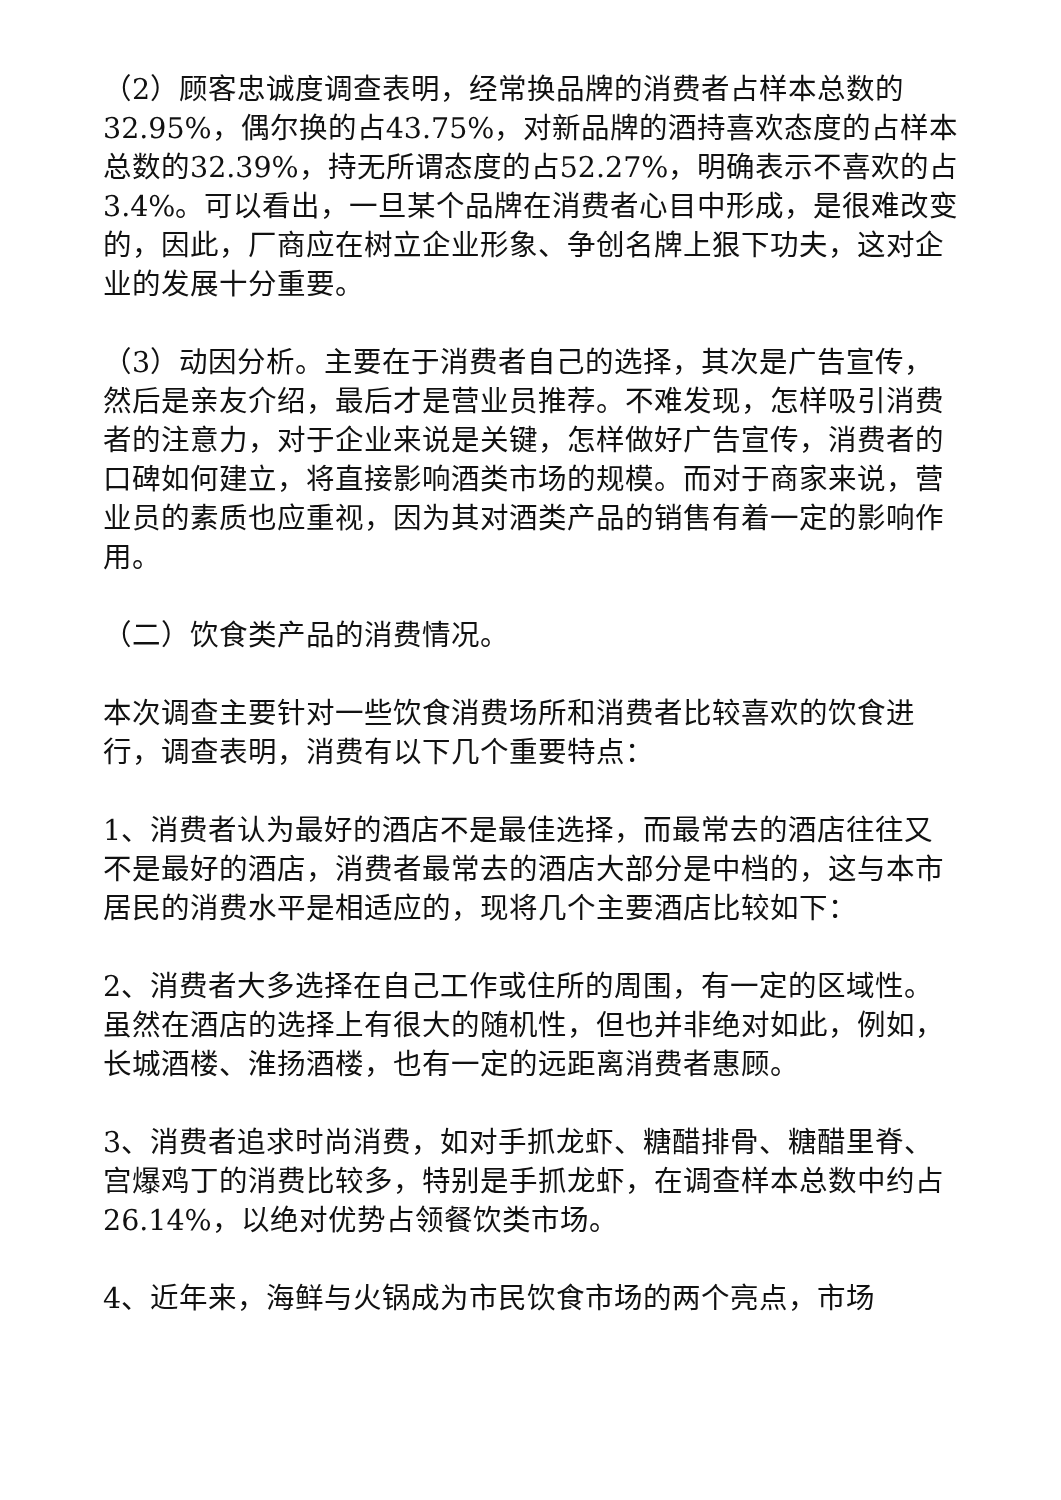（2）顾客忠诚度调查表明，经常换品牌的消费者占样本总数的32.95%，偶尔换的占43.75%，对新品牌的酒持喜欢态度的占样本总数的32.39%，持无所谓态度的占52.27%，明确表示不喜欢的占3.4%。可以看出，一旦某个品牌在消费者心目中形成，是很难改变的，因此，厂商应在树立企业形象、争创名牌上狠下功夫，这对企业的发展十分重要。
（3）动因分析。主要在于消费者自己的选择，其次是广告宣传，然后是亲友介绍，最后才是营业员推荐。不难发现，怎样吸引消费者的注意力，对于企业来说是关键，怎样做好广告宣传，消费者的口碑如何建立，将直接影响酒类市场的规模。而对于商家来说，营业员的素质也应重视，因为其对酒类产品的销售有着一定的影响作用。
（二）饮食类产品的消费情况。
本次调查主要针对一些饮食消费场所和消费者比较喜欢的饮食进行，调查表明，消费有以下几个重要特点：
1、消费者认为最好的酒店不是最佳选择，而最常去的酒店往往又不是最好的酒店，消费者最常去的酒店大部分是中档的，这与本市居民的消费水平是相适应的，现将几个主要酒店比较如下：
2、消费者大多选择在自己工作或住所的周围，有一定的区域性。虽然在酒店的选择上有很大的随机性，但也并非绝对如此，例如，长城酒楼、淮扬酒楼，也有一定的远距离消费者惠顾。
3、消费者追求时尚消费，如对手抓龙虾、糖醋排骨、糖醋里脊、宫爆鸡丁的消费比较多，特别是手抓龙虾，在调查样本总数中约占26.14%，以绝对优势占领餐饮类市场。
4、近年来，海鲜与火锅成为市民饮食市场的两个亮点，市场